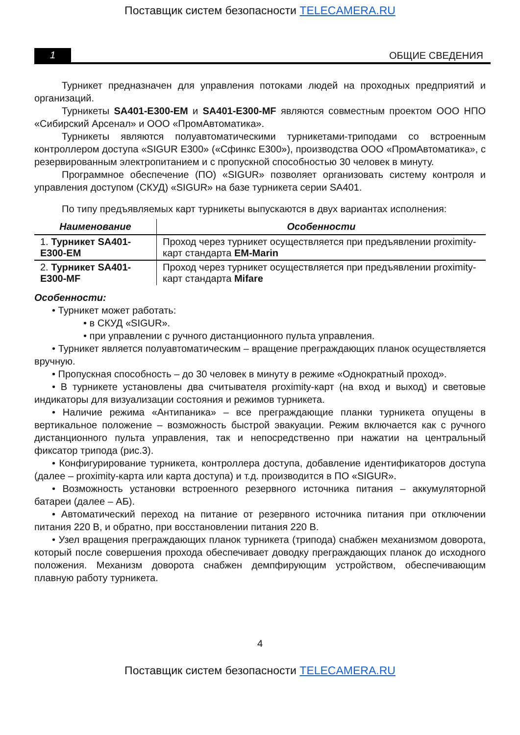Поставщик систем безопасности TELECAMERA.RU
1
ОБЩИЕ СВЕДЕНИЯ
Турникет предназначен для управления потоками людей на проходных предприятий и организаций.
Турникеты SA401-E300-EM и SA401-E300-MF являются совместным проектом ООО НПО «Сибирский Арсенал» и ООО «ПромАвтоматика».
Турникеты являются полуавтоматическими турникетами-триподами со встроенным контроллером доступа «SIGUR E300» («Сфинкс Е300»), производства ООО «ПромАвтоматика», с резервированным электропитанием и с пропускной способностью 30 человек в минуту.
Программное обеспечение (ПО) «SIGUR» позволяет организовать систему контроля и управления доступом (СКУД) «SIGUR» на базе турникета серии SA401.
По типу предъявляемых карт турникеты выпускаются в двух вариантах исполнения:
| Наименование | Особенности |
| --- | --- |
| 1. Турникет SA401-E300-EM | Проход через турникет осуществляется при предъявлении proximity-карт стандарта EM-Marin |
| 2. Турникет SA401-E300-MF | Проход через турникет осуществляется при предъявлении proximity-карт стандарта Mifare |
Особенности:
• Турникет может работать:
• в СКУД «SIGUR».
• при управлении с ручного дистанционного пульта управления.
• Турникет является полуавтоматическим – вращение преграждающих планок осуществляется вручную.
• Пропускная способность – до 30 человек в минуту в режиме «Однократный проход».
• В турникете установлены два считывателя proximity-карт (на вход и выход) и световые индикаторы для визуализации состояния и режимов турникета.
• Наличие режима «Антипаника» – все преграждающие планки турникета опущены в вертикальное положение – возможность быстрой эвакуации. Режим включается как с ручного дистанционного пульта управления, так и непосредственно при нажатии на центральный фиксатор трипода (рис.3).
• Конфигурирование турникета, контроллера доступа, добавление идентификаторов доступа (далее – proximity-карта или карта доступа) и т.д. производится в ПО «SIGUR».
• Возможность установки встроенного резервного источника питания – аккумуляторной батареи (далее – АБ).
• Автоматический переход на питание от резервного источника питания при отключении питания 220 В, и обратно, при восстановлении питания 220 В.
• Узел вращения преграждающих планок турникета (трипода) снабжен механизмом доворота, который после совершения прохода обеспечивает доводку преграждающих планок до исходного положения. Механизм доворота снабжен демпфирующим устройством, обеспечивающим плавную работу турникета.
4
Поставщик систем безопасности TELECAMERA.RU